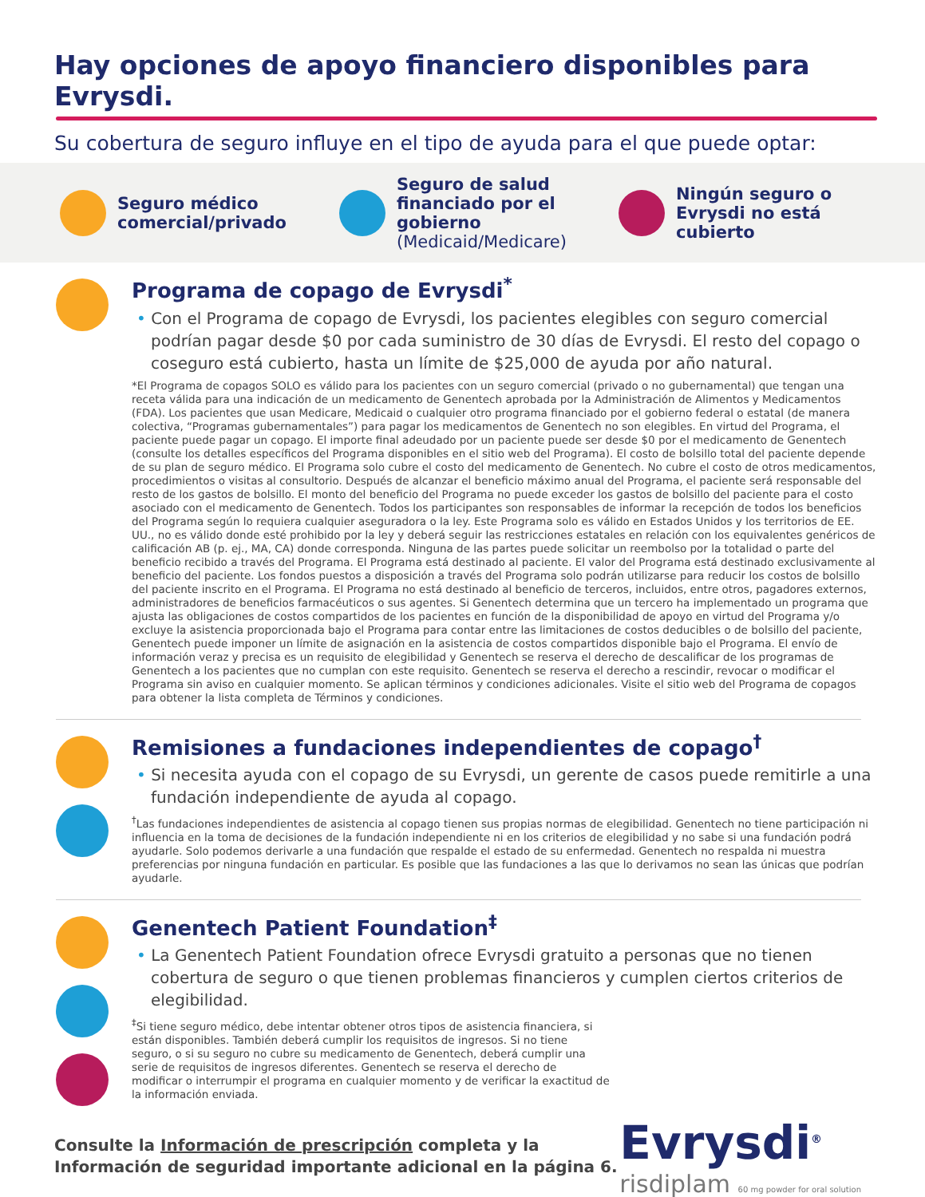Hay opciones de apoyo financiero disponibles para Evrysdi.
Su cobertura de seguro influye en el tipo de ayuda para el que puede optar:
Seguro médico comercial/privado
Seguro de salud financiado por el gobierno (Medicaid/Medicare)
Ningún seguro o Evrysdi no está cubierto
Programa de copago de Evrysdi<sup>*</sup>
• Con el Programa de copago de Evrysdi, los pacientes elegibles con seguro comercial podrían pagar desde $0 por cada suministro de 30 días de Evrysdi. El resto del copago o coseguro está cubierto, hasta un límite de $25,000 de ayuda por año natural.
*El Programa de copagos SOLO es válido para los pacientes con un seguro comercial (privado o no gubernamental) que tengan una receta válida para una indicación de un medicamento de Genentech aprobada por la Administración de Alimentos y Medicamentos (FDA). Los pacientes que usan Medicare, Medicaid o cualquier otro programa financiado por el gobierno federal o estatal (de manera colectiva, “Programas gubernamentales”) para pagar los medicamentos de Genentech no son elegibles. En virtud del Programa, el paciente puede pagar un copago. El importe final adeudado por un paciente puede ser desde $0 por el medicamento de Genentech (consulte los detalles específicos del Programa disponibles en el sitio web del Programa). El costo de bolsillo total del paciente depende de su plan de seguro médico. El Programa solo cubre el costo del medicamento de Genentech. No cubre el costo de otros medicamentos, procedimientos o visitas al consultorio. Después de alcanzar el beneficio máximo anual del Programa, el paciente será responsable del resto de los gastos de bolsillo. El monto del beneficio del Programa no puede exceder los gastos de bolsillo del paciente para el costo asociado con el medicamento de Genentech. Todos los participantes son responsables de informar la recepción de todos los beneficios del Programa según lo requiera cualquier aseguradora o la ley. Este Programa solo es válido en Estados Unidos y los territorios de EE. UU., no es válido donde esté prohibido por la ley y deberá seguir las restricciones estatales en relación con los equivalentes genéricos de calificación AB (p. ej., MA, CA) donde corresponda. Ninguna de las partes puede solicitar un reembolso por la totalidad o parte del beneficio recibido a través del Programa. El Programa está destinado al paciente. El valor del Programa está destinado exclusivamente al beneficio del paciente. Los fondos puestos a disposición a través del Programa solo podrán utilizarse para reducir los costos de bolsillo del paciente inscrito en el Programa. El Programa no está destinado al beneficio de terceros, incluidos, entre otros, pagadores externos, administradores de beneficios farmacéuticos o sus agentes. Si Genentech determina que un tercero ha implementado un programa que ajusta las obligaciones de costos compartidos de los pacientes en función de la disponibilidad de apoyo en virtud del Programa y/o excluye la asistencia proporcionada bajo el Programa para contar entre las limitaciones de costos deducibles o de bolsillo del paciente, Genentech puede imponer un límite de asignación en la asistencia de costos compartidos disponible bajo el Programa. El envío de información veraz y precisa es un requisito de elegibilidad y Genentech se reserva el derecho de descalificar de los programas de Genentech a los pacientes que no cumplan con este requisito. Genentech se reserva el derecho a rescindir, revocar o modificar el Programa sin aviso en cualquier momento. Se aplican términos y condiciones adicionales. Visite el sitio web del Programa de copagos para obtener la lista completa de Términos y condiciones.
Remisiones a fundaciones independientes de copago<sup>†</sup>
• Si necesita ayuda con el copago de su Evrysdi, un gerente de casos puede remitirle a una fundación independiente de ayuda al copago.
<sup>†</sup> Las fundaciones independientes de asistencia al copago tienen sus propias normas de elegibilidad. Genentech no tiene participación ni influencia en la toma de decisiones de la fundación independiente ni en los criterios de elegibilidad y no sabe si una fundación podrá ayudarle. Solo podemos derivarle a una fundación que respalde el estado de su enfermedad. Genentech no respalda ni muestra preferencias por ninguna fundación en particular. Es posible que las fundaciones a las que lo derivamos no sean las únicas que podrían ayudarle.
Genentech Patient Foundation<sup>‡</sup>
• La Genentech Patient Foundation ofrece Evrysdi gratuito a personas que no tienen cobertura de seguro o que tienen problemas financieros y cumplen ciertos criterios de elegibilidad.
<sup>‡</sup> Si tiene seguro médico, debe intentar obtener otros tipos de asistencia financiera, si están disponibles. También deberá cumplir los requisitos de ingresos. Si no tiene seguro, o si su seguro no cubre su medicamento de Genentech, deberá cumplir una serie de requisitos de ingresos diferentes. Genentech se reserva el derecho de modificar o interrumpir el programa en cualquier momento y de verificar la exactitud de la información enviada.
Consulte la Información de prescripción completa y la
Información de seguridad importante adicional en la página 6.
Evrysdi<sup>®</sup>
risdiplam 60 mg powder for oral solution